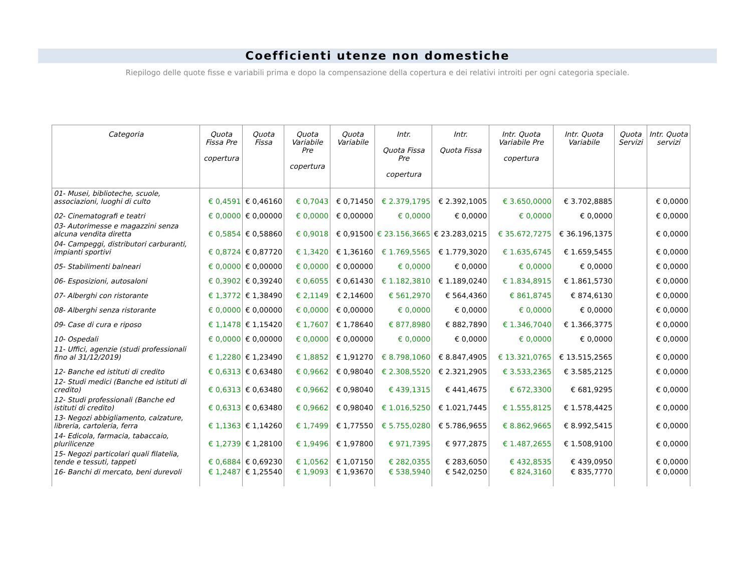Coefficienti utenze non domestiche
Riepilogo delle quote fisse e variabili prima e dopo la compensazione della copertura e dei relativi introiti per ogni categoria speciale.
| Categoria | Quota Fissa Pre copertura | Quota Fissa | Quota Variabile Pre copertura | Quota Variabile | Intr. Quota Fissa Pre copertura | Intr. Quota Fissa | Intr. Quota Variabile Pre copertura | Intr. Quota Variabile | Quota Servizi | Intr. Quota servizi |
| --- | --- | --- | --- | --- | --- | --- | --- | --- | --- | --- |
| 01- Musei, biblioteche, scuole, associazioni, luoghi di culto | € 0,4591 | € 0,46160 | € 0,7043 | € 0,71450 | € 2.379,1795 | € 2.392,1005 | € 3.650,0000 | € 3.702,8885 | | € 0,0000 |
| 02- Cinematografi e teatri | € 0,0000 | € 0,00000 | € 0,0000 | € 0,00000 | € 0,0000 | € 0,0000 | € 0,0000 | € 0,0000 | | € 0,0000 |
| 03- Autorimesse e magazzini senza alcuna vendita diretta | € 0,5854 | € 0,58860 | € 0,9018 | € 0,91500 | € 23.156,3665 | € 23.283,0215 | € 35.672,7275 | € 36.196,1375 | | € 0,0000 |
| 04- Campeggi, distributori carburanti, impianti sportivi | € 0,8724 | € 0,87720 | € 1,3420 | € 1,36160 | € 1.769,5565 | € 1.779,3020 | € 1.635,6745 | € 1.659,5455 | | € 0,0000 |
| 05- Stabilimenti balneari | € 0,0000 | € 0,00000 | € 0,0000 | € 0,00000 | € 0,0000 | € 0,0000 | € 0,0000 | € 0,0000 | | € 0,0000 |
| 06- Esposizioni, autosaloni | € 0,3902 | € 0,39240 | € 0,6055 | € 0,61430 | € 1.182,3810 | € 1.189,0240 | € 1.834,8915 | € 1.861,5730 | | € 0,0000 |
| 07- Alberghi con ristorante | € 1,3772 | € 1,38490 | € 2,1149 | € 2,14600 | € 561,2970 | € 564,4360 | € 861,8745 | € 874,6130 | | € 0,0000 |
| 08- Alberghi senza ristorante | € 0,0000 | € 0,00000 | € 0,0000 | € 0,00000 | € 0,0000 | € 0,0000 | € 0,0000 | € 0,0000 | | € 0,0000 |
| 09- Case di cura e riposo | € 1,1478 | € 1,15420 | € 1,7607 | € 1,78640 | € 877,8980 | € 882,7890 | € 1.346,7040 | € 1.366,3775 | | € 0,0000 |
| 10- Ospedali | € 0,0000 | € 0,00000 | € 0,0000 | € 0,00000 | € 0,0000 | € 0,0000 | € 0,0000 | € 0,0000 | | € 0,0000 |
| 11- Uffici, agenzie (studi professionali fino al 31/12/2019) | € 1,2280 | € 1,23490 | € 1,8852 | € 1,91270 | € 8.798,1060 | € 8.847,4905 | € 13.321,0765 | € 13.515,2565 | | € 0,0000 |
| 12- Banche ed istituti di credito | € 0,6313 | € 0,63480 | € 0,9662 | € 0,98040 | € 2.308,5520 | € 2.321,2905 | € 3.533,2365 | € 3.585,2125 | | € 0,0000 |
| 12- Studi medici (Banche ed istituti di credito) | € 0,6313 | € 0,63480 | € 0,9662 | € 0,98040 | € 439,1315 | € 441,4675 | € 672,3300 | € 681,9295 | | € 0,0000 |
| 12- Studi professionali (Banche ed istituti di credito) | € 0,6313 | € 0,63480 | € 0,9662 | € 0,98040 | € 1.016,5250 | € 1.021,7445 | € 1.555,8125 | € 1.578,4425 | | € 0,0000 |
| 13- Negozi abbigliamento, calzature, libreria, cartoleria, ferra | € 1,1363 | € 1,14260 | € 1,7499 | € 1,77550 | € 5.755,0280 | € 5.786,9655 | € 8.862,9665 | € 8.992,5415 | | € 0,0000 |
| 14- Edicola, farmacia, tabaccaio, plurilicenze | € 1,2739 | € 1,28100 | € 1,9496 | € 1,97800 | € 971,7395 | € 977,2875 | € 1.487,2655 | € 1.508,9100 | | € 0,0000 |
| 15- Negozi particolari quali filatelia, tende e tessuti, tappeti | € 0,6884 | € 0,69230 | € 1,0562 | € 1,07150 | € 282,0355 | € 283,6050 | € 432,8535 | € 439,0950 | | € 0,0000 |
| 16- Banchi di mercato, beni durevoli | € 1,2487 | € 1,25540 | € 1,9093 | € 1,93670 | € 538,5940 | € 542,0250 | € 824,3160 | € 835,7770 | | € 0,0000 |